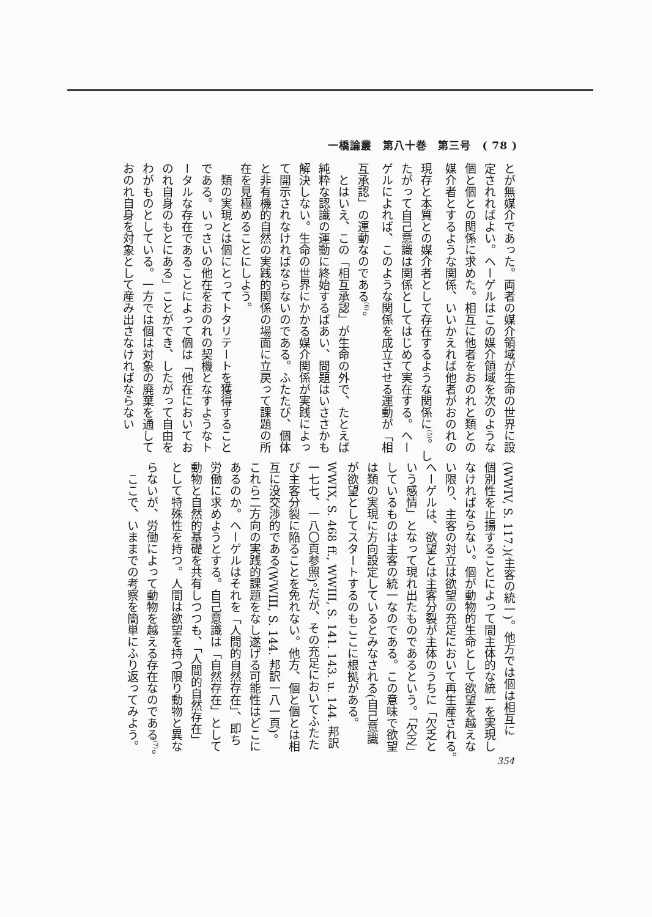一橋論叢　第八十巻　第三号　( 78 )
とが無媒介であった。両者の媒介領域が生命の世界に設
定されればよい。ヘーゲルはこの媒介領域を次のような
個と個との関係に求めた。相互に他者をおのれと類との
媒介者とするような関係、いいかえれば他者がおのれの
現存と本質との媒介者として存在するような関係に<sup>(5)</sup>。し
たがって自己意識は関係としてはじめて実在する。ヘー
ゲルによれば、このような関係を成立させる運動が「相
互承認」の運動なのである<sup>(6)</sup>。
　とはいえ、この「相互承認」が生命の外で、たとえば
純粋な認識の運動に終始するばあい、問題はいささかも
解決しない。生命の世界にかかる媒介関係が実践によっ
て開示されなければならないのである。ふたたび、個体
と非有機的自然の実践的関係の場面に立戻って課題の所
在を見極めることにしよう。
　類の実現とは個にとってトタリテートを獲得すること
である。いっさいの他在をおのれの契機となすようなト
ータルな存在であることによって個は「他在においてお
のれ自身のもとにある」ことができ、したがって自由を
わがものとしている。一方では個は対象の廃棄を通して
おのれ自身を対象として産み出さなければならない
(WWIV, S. 117.)(主客の統一)。他方では個は相互に
個別性を止揚することによって間主体的な統一を実現し
なければならない。個が動物的生命として欲望を越えな
い限り、主客の対立は欲望の充足において再生産される。
ヘーゲルは、欲望とは主客分裂が主体のうちに「欠乏と
いう感情」となって現れ出たものであるという。「欠乏」
しているものは主客の統一なのである。この意味で欲望
は類の実現に方向設定しているとみなされる(自己意識
が欲望としてスタートするのもここに根拠がある。
WWIX, S. 468 ff., WWIII, S. 141. 143. u. 144. 邦訳
一七七、一八〇頁参照)。だが、その充足においてふたた
び主客分裂に陥ることを免れない。他方、個と個とは相
互に没交渉的である(WWIII, S. 144. 邦訳一八一頁)。
これら二方向の実践的課題をなし遂げる可能性はどこに
あるのか。ヘーゲルはそれを「人間的自然存在」、即ち
労働に求めようとする。自己意識は「自然存在」として
動物と自然的基礎を共有しつつも、「人間的自然存在」
として特殊性を持つ。人間は欲望を持つ限り動物と異な
らないが、労働によって動物を越える存在なのである<sup>(7)</sup>。
　ここで、いままでの考察を簡単にふり返ってみよう。
354